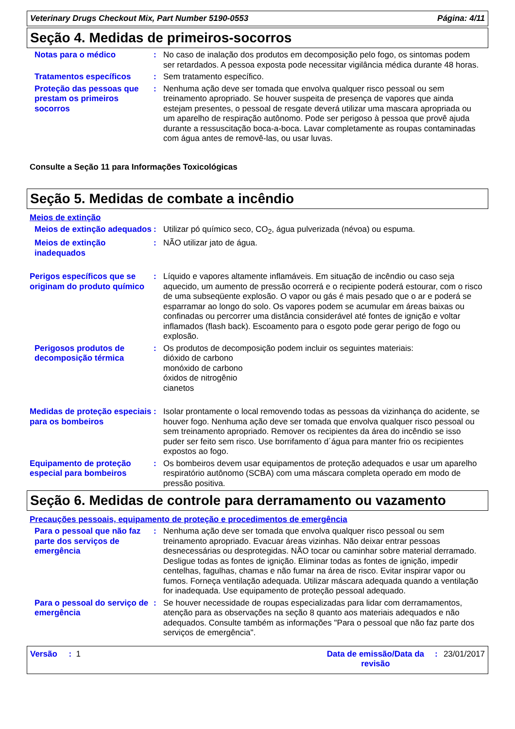Veterinary Drugs Checkout Mix, Part Number 5190-0553 Página: 4/11
Seção 4. Medidas de primeiros-socorros
Notas para o médico : No caso de inalação dos produtos em decomposição pelo fogo, os sintomas podem ser retardados. A pessoa exposta pode necessitar vigilância médica durante 48 horas.
Tratamentos específicos : Sem tratamento específico.
Proteção das pessoas que prestam os primeiros socorros
: Nenhuma ação deve ser tomada que envolva qualquer risco pessoal ou sem treinamento apropriado. Se houver suspeita de presença de vapores que ainda estejam presentes, o pessoal de resgate deverá utilizar uma mascara apropriada ou um aparelho de respiração autônomo. Pode ser perigoso à pessoa que provê ajuda durante a ressuscitação boca-a-boca. Lavar completamente as roupas contaminadas com água antes de removê-las, ou usar luvas.
Consulte a Seção 11 para Informações Toxicológicas
Seção 5. Medidas de combate a incêndio
Meios de extinção
Meios de extinção adequados
: Utilizar pó químico seco, CO<sub>2</sub>, água pulverizada (névoa) ou espuma.
Meios de extinção inadequados
: NÃO utilizar jato de água.
Perigos específicos que se originam do produto químico
: Líquido e vapores altamente inflamáveis. Em situação de incêndio ou caso seja aquecido, um aumento de pressão ocorrerá e o recipiente poderá estourar, com o risco de uma subseqüente explosão. O vapor ou gás é mais pesado que o ar e poderá se esparramar ao longo do solo. Os vapores podem se acumular em áreas baixas ou confinadas ou percorrer uma distância considerável até fontes de ignição e voltar inflamados (flash back). Escoamento para o esgoto pode gerar perigo de fogo ou explosão.
Perigosos produtos de decomposição térmica
: Os produtos de decomposição podem incluir os seguintes materiais:
dióxido de carbono
monóxido de carbono
óxidos de nitrogênio
cianetos
Medidas de proteção especiais para os bombeiros
: Isolar prontamente o local removendo todas as pessoas da vizinhança do acidente, se houver fogo. Nenhuma ação deve ser tomada que envolva qualquer risco pessoal ou sem treinamento apropriado. Remover os recipientes da área do incêndio se isso puder ser feito sem risco. Use borrifamento d´água para manter frio os recipientes expostos ao fogo.
Equipamento de proteção especial para bombeiros
: Os bombeiros devem usar equipamentos de proteção adequados e usar um aparelho respiratório autônomo (SCBA) com uma máscara completa operado em modo de pressão positiva.
Seção 6. Medidas de controle para derramamento ou vazamento
Precauções pessoais, equipamento de proteção e procedimentos de emergência
Para o pessoal que não faz parte dos serviços de emergência
: Nenhuma ação deve ser tomada que envolva qualquer risco pessoal ou sem treinamento apropriado. Evacuar áreas vizinhas. Não deixar entrar pessoas desnecessárias ou desprotegidas. NÃO tocar ou caminhar sobre material derramado. Desligue todas as fontes de ignição. Eliminar todas as fontes de ignição, impedir centelhas, fagulhas, chamas e não fumar na área de risco. Evitar inspirar vapor ou fumos. Forneça ventilação adequada. Utilizar máscara adequada quando a ventilação for inadequada. Use equipamento de proteção pessoal adequado.
Para o pessoal do serviço de emergência
: Se houver necessidade de roupas especializadas para lidar com derramamentos, atenção para as observações na seção 8 quanto aos materiais adequados e não adequados. Consulte também as informações "Para o pessoal que não faz parte dos serviços de emergência".
Versão : 1 Data de emissão/Data da revisão
: 23/01/2017